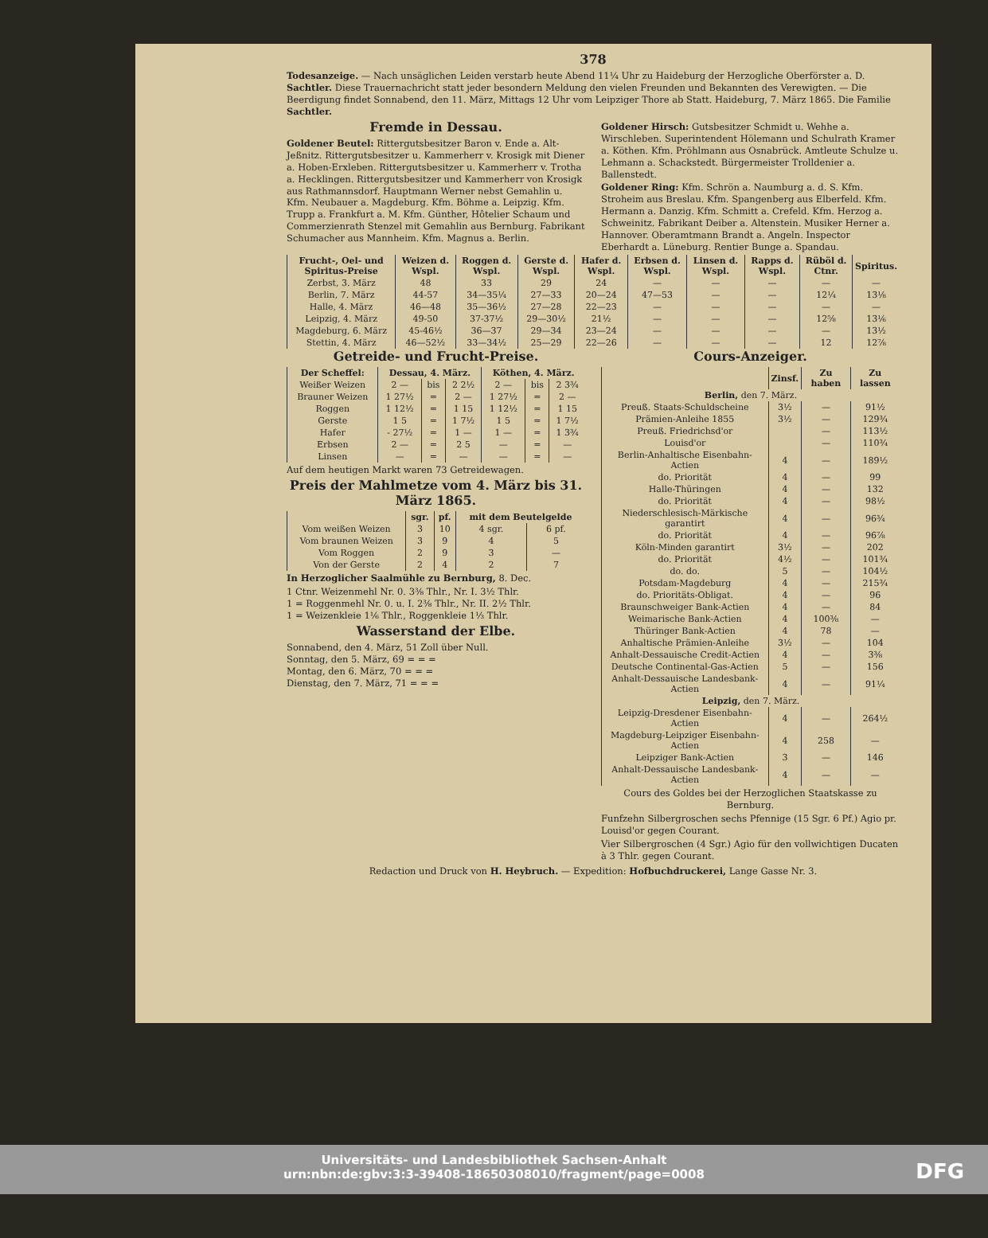378
Todesanzeige. — Nach unsäglichen Leiden verstarb heute Abend 11¼ Uhr zu Haideburg der Herzogliche Oberförster a. D. Sachtler. Diese Trauernachricht statt jeder besondern Meldung den vielen Freunden und Bekannten des Verewigten. — Die Beerdigung findet Sonnabend, den 11. März, Mittags 12 Uhr vom Leipziger Thore ab Statt. Haideburg, 7. März 1865. Die Familie Sachtler.
Fremde in Dessau.
Goldener Beutel: Rittergutsbesitzer Baron v. Ende a. Alt-Jeßnitz. Rittergutsbesitzer u. Kammerherr v. Krosigk mit Diener a. Hoben-Erxleben. Rittergutsbesitzer u. Kammerherr v. Trotha a. Hecklingen. Rittergutsbesitzer und Kammerherr von Krosigk aus Rathmannsdorf. Hauptmann Werner nebst Gemahlin u. Kfm. Neubauer a. Magdeburg. Kfm. Böhme a. Leipzig. Kfm. Trupp a. Frankfurt a. M. Kfm. Günther, Hôtelier Schaum und Commerzienrath Stenzel mit Gemahlin aus Bernburg. Fabrikant Schumacher aus Mannheim. Kfm. Magnus a. Berlin.
Goldener Hirsch: Gutsbesitzer Schmidt u. Wehhe a. Wirschleben. Superintendent Hölemann und Schulrath Kramer a. Köthen. Kfm. Pröhlmann aus Osnabrück. Amtleute Schulze u. Lehmann a. Schackstedt. Bürgermeister Trolldenier a. Ballenstedt.
Goldener Ring: Kfm. Schrön a. Naumburg a. d. S. Kfm. Stroheim aus Breslau. Kfm. Spangenberg aus Elberfeld. Kfm. Hermann a. Danzig. Kfm. Schmitt a. Crefeld. Kfm. Herzog a. Schweinitz. Fabrikant Deiber a. Altenstein. Musiker Herner a. Hannover. Oberamtmann Brandt a. Angeln. Inspector Eberhardt a. Lüneburg. Rentier Bunge a. Spandau.
| Frucht-, Oel- und Spiritus-Preise | Weizen d. Wspl. | Roggen d. Wspl. | Gerste d. Wspl. | Hafer d. Wspl. | Erbsen d. Wspl. | Linsen d. Wspl. | Rapps d. Wspl. | Rüböl d. Ctnr. | Spiritus. |
| --- | --- | --- | --- | --- | --- | --- | --- | --- | --- |
| Zerbst, 3. März | 48 | 33 | 29 | 24 | — | — | — | — | — |
| Berlin, 7. März | 44-57 | 34—35¼ | 27—33 | 20—24 | 47—53 | — | — | 12¼ | 13⅛ |
| Halle, 4. März | 46—48 | 35—36½ | 27—28 | 22—23 | — | — | — | — | — |
| Leipzig, 4. März | 49-50 | 37-37½ | 29—30½ | 21½ | — | — | — | 12⅝ | 13⅙ |
| Magdeburg, 6. März | 45-46½ | 36—37 | 29—34 | 23—24 | — | — | — | — | 13½ |
| Stettin, 4. März | 46—52½ | 33—34½ | 25—29 | 22—26 | — | — | — | 12 | 12⅞ |
Getreide- und Frucht-Preise.
| Der Scheffel: | Dessau, 4. März. | | | Köthen, 4. März. | | |
| --- | --- | --- | --- | --- | --- | --- |
| Weißer Weizen | 2 — | bis | 2 2½ | 2 — | bis | 2 3¾ |
| Brauner Weizen | 1 27½ | = | 2 — | 1 27½ | = | 2 — |
| Roggen | 1 12½ | = | 1 15 | 1 12½ | = | 1 15 |
| Gerste | 1 5 | = | 1 7½ | 1 5 | = | 1 7½ |
| Hafer | - 27½ | = | 1 — | 1 — | = | 1 3¾ |
| Erbsen | 2 — | = | 2 5 | — | = | — |
| Linsen | — | = | — | — | = | — |
Auf dem heutigen Markt waren 73 Getreidewagen.
Preis der Mahlmetze vom 4. März bis 31. März 1865.
| | sgr. | pf. | mit dem Beutelgelde | |
| --- | --- | --- | --- | --- |
| Vom weißen Weizen | 3 | 10 | 4 sgr. | 6 pf. |
| Vom braunen Weizen | 3 | 9 | 4 | 5 |
| Vom Roggen | 2 | 9 | 3 | — |
| Von der Gerste | 2 | 4 | 2 | 7 |
In Herzoglicher Saalmühle zu Bernburg, 8. Dec.
1 Ctnr. Weizenmehl Nr. 0. 3⅜ Thlr., Nr. I. 3½ Thlr.
1 = Roggenmehl Nr. 0. u. I. 2⅜ Thlr., Nr. II. 2½ Thlr.
1 = Weizenkleie 1⅙ Thlr., Roggenkleie 1⅓ Thlr.
Wasserstand der Elbe.
Sonnabend, den 4. März, 51 Zoll über Null.
Sonntag, den 5. März, 69 = = =
Montag, den 6. März, 70 = = =
Dienstag, den 7. März, 71 = = =
Cours-Anzeiger.
| | Zinsf. | Zu haben | Zu lassen |
| --- | --- | --- | --- |
| Berlin, den 7. März. | | | |
| Preuß. Staats-Schuldscheine | 3½ | — | 91½ |
| Prämien-Anleihe 1855 | 3½ | — | 129¾ |
| Preuß. Friedrichsd'or | | — | 113½ |
| Louisd'or | | — | 110¾ |
| Berlin-Anhaltische Eisenbahn-Actien | 4 | — | 189½ |
| do. Priorität | 4 | — | 99 |
| Halle-Thüringen | 4 | — | 132 |
| do. Priorität | 4 | — | 98½ |
| Niederschlesisch-Märkische garantirt | 4 | — | 96¾ |
| do. Priorität | 4 | — | 96⅞ |
| Köln-Minden garantirt | 3½ | — | 202 |
| do. Priorität | 4½ | — | 101¾ |
| do. do. | 5 | — | 104½ |
| Potsdam-Magdeburg | 4 | — | 215¾ |
| do. Prioritäts-Obligat. | 4 | — | 96 |
| Braunschweiger Bank-Actien | 4 | — | 84 |
| Weimarische Bank-Actien | 4 | 100⅜ | — |
| Thüringer Bank-Actien | 4 | 78 | — |
| Anhaltische Prämien-Anleihe | 3½ | — | 104 |
| Anhalt-Dessauische Credit-Actien | 4 | — | 3⅜ |
| Deutsche Continental-Gas-Actien | 5 | — | 156 |
| Anhalt-Dessauische Landesbank-Actien | 4 | — | 91¼ |
| Leipzig, den 7. März. | | | |
| Leipzig-Dresdener Eisenbahn-Actien | 4 | — | 264½ |
| Magdeburg-Leipziger Eisenbahn-Actien | 4 | 258 | — |
| Leipziger Bank-Actien | 3 | — | 146 |
| Anhalt-Dessauische Landesbank-Actien | 4 | — | — |
Cours des Goldes bei der Herzoglichen Staatskasse zu Bernburg.
Funfzehn Silbergroschen sechs Pfennige (15 Sgr. 6 Pf.) Agio pr. Louisd'or gegen Courant.
Vier Silbergroschen (4 Sgr.) Agio für den vollwichtigen Ducaten à 3 Thlr. gegen Courant.
Redaction und Druck von H. Heybruch. — Expedition: Hofbuchdruckerei, Lange Gasse Nr. 3.
Universitäts- und Landesbibliothek Sachsen-Anhalt
urn:nbn:de:gbv:3:3-39408-18650308010/fragment/page=0008
DFG